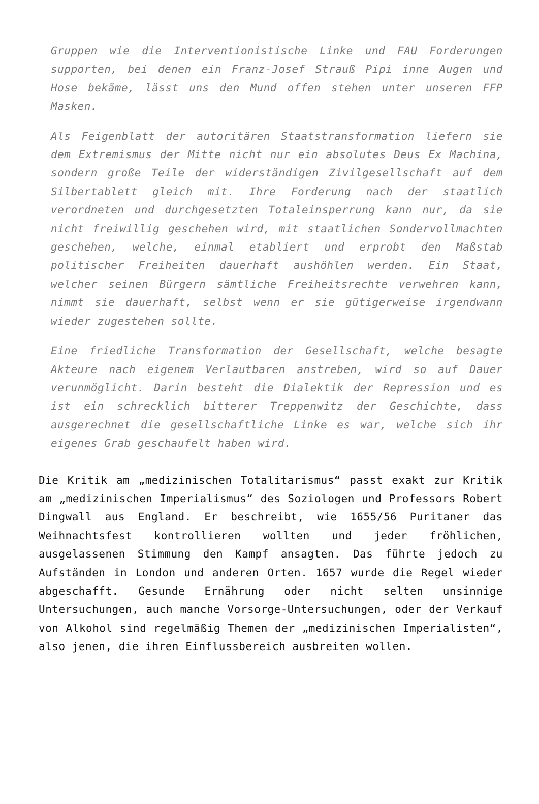Gruppen wie die Interventionistische Linke und FAU Forderungen supporten, bei denen ein Franz-Josef Strauß Pipi inne Augen und Hose bekäme, lässt uns den Mund offen stehen unter unseren FFP Masken.
Als Feigenblatt der autoritären Staatstransformation liefern sie dem Extremismus der Mitte nicht nur ein absolutes Deus Ex Machina, sondern große Teile der widerständigen Zivilgesellschaft auf dem Silbertablett gleich mit. Ihre Forderung nach der staatlich verordneten und durchgesetzten Totaleinsperrung kann nur, da sie nicht freiwillig geschehen wird, mit staatlichen Sondervollmachten geschehen, welche, einmal etabliert und erprobt den Maßstab politischer Freiheiten dauerhaft aushöhlen werden. Ein Staat, welcher seinen Bürgern sämtliche Freiheitsrechte verwehren kann, nimmt sie dauerhaft, selbst wenn er sie gütigerweise irgendwann wieder zugestehen sollte.
Eine friedliche Transformation der Gesellschaft, welche besagte Akteure nach eigenem Verlautbaren anstreben, wird so auf Dauer verunmöglicht. Darin besteht die Dialektik der Repression und es ist ein schrecklich bitterer Treppenwitz der Geschichte, dass ausgerechnet die gesellschaftliche Linke es war, welche sich ihr eigenes Grab geschaufelt haben wird.
Die Kritik am „medizinischen Totalitarismus“ passt exakt zur Kritik am „medizinischen Imperialismus“ des Soziologen und Professors Robert Dingwall aus England. Er beschreibt, wie 1655/56 Puritaner das Weihnachtsfest kontrollieren wollten und jeder fröhlichen, ausgelassenen Stimmung den Kampf ansagten. Das führte jedoch zu Aufständen in London und anderen Orten. 1657 wurde die Regel wieder abgeschafft. Gesunde Ernährung oder nicht selten unsinnige Untersuchungen, auch manche Vorsorge-Untersuchungen, oder der Verkauf von Alkohol sind regelmäßig Themen der „medizinischen Imperialisten“, also jenen, die ihren Einflussbereich ausbreiten wollen.